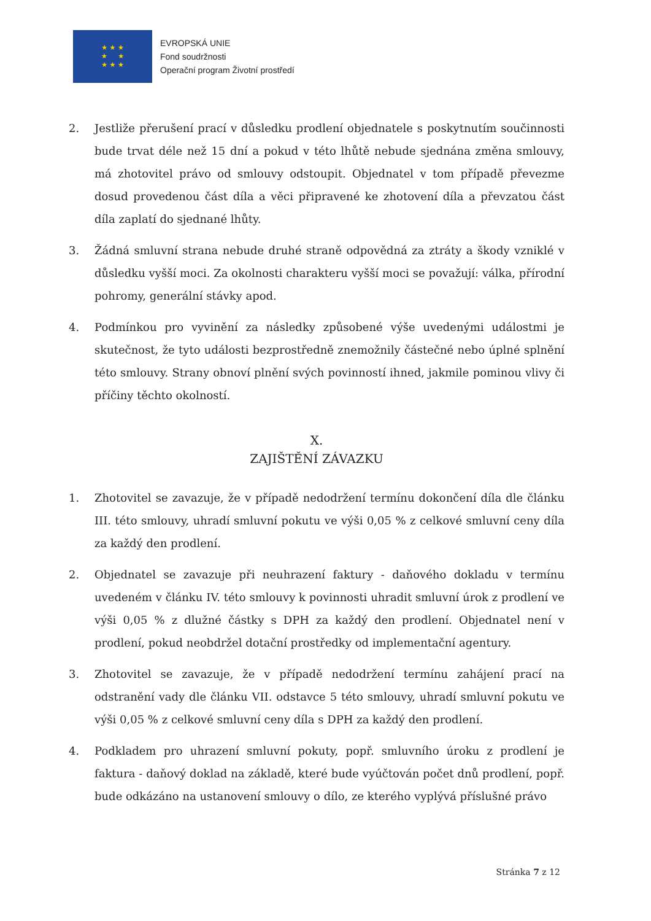★ ★ ★
★ ★
★ ★ ★
EVROPSKÁ UNIE
Fond soudržnosti
Operační program Životní prostředí
2. Jestliže přerušení prací v důsledku prodlení objednatele s poskytnutím součinnosti bude trvat déle než 15 dní a pokud v této lhůtě nebude sjednána změna smlouvy, má zhotovitel právo od smlouvy odstoupit. Objednatel v tom případě převezme dosud provedenou část díla a věci připravené ke zhotovení díla a převzatou část díla zaplatí do sjednané lhůty.
3. Žádná smluvní strana nebude druhé straně odpovědná za ztráty a škody vzniklé v důsledku vyšší moci. Za okolnosti charakteru vyšší moci se považují: válka, přírodní pohromy, generální stávky apod.
4. Podmínkou pro vyvinění za následky způsobené výše uvedenými událostmi je skutečnost, že tyto události bezprostředně znemožnily částečné nebo úplné splnění této smlouvy. Strany obnoví plnění svých povinností ihned, jakmile pominou vlivy či příčiny těchto okolností.
X.
ZAJIŠTĚNÍ ZÁVAZKU
1. Zhotovitel se zavazuje, že v případě nedodržení termínu dokončení díla dle článku III. této smlouvy, uhradí smluvní pokutu ve výši 0,05 % z celkové smluvní ceny díla za každý den prodlení.
2. Objednatel se zavazuje při neuhrazení faktury - daňového dokladu v termínu uvedeném v článku IV. této smlouvy k povinnosti uhradit smluvní úrok z prodlení ve výši 0,05 % z dlužné částky s DPH za každý den prodlení. Objednatel není v prodlení, pokud neobdržel dotační prostředky od implementační agentury.
3. Zhotovitel se zavazuje, že v případě nedodržení termínu zahájení prací na odstranění vady dle článku VII. odstavce 5 této smlouvy, uhradí smluvní pokutu ve výši 0,05 % z celkové smluvní ceny díla s DPH za každý den prodlení.
4. Podkladem pro uhrazení smluvní pokuty, popř. smluvního úroku z prodlení je faktura - daňový doklad na základě, které bude vyúčtován počet dnů prodlení, popř. bude odkázáno na ustanovení smlouvy o dílo, ze kterého vyplývá příslušné právo
Stránka 7 z 12